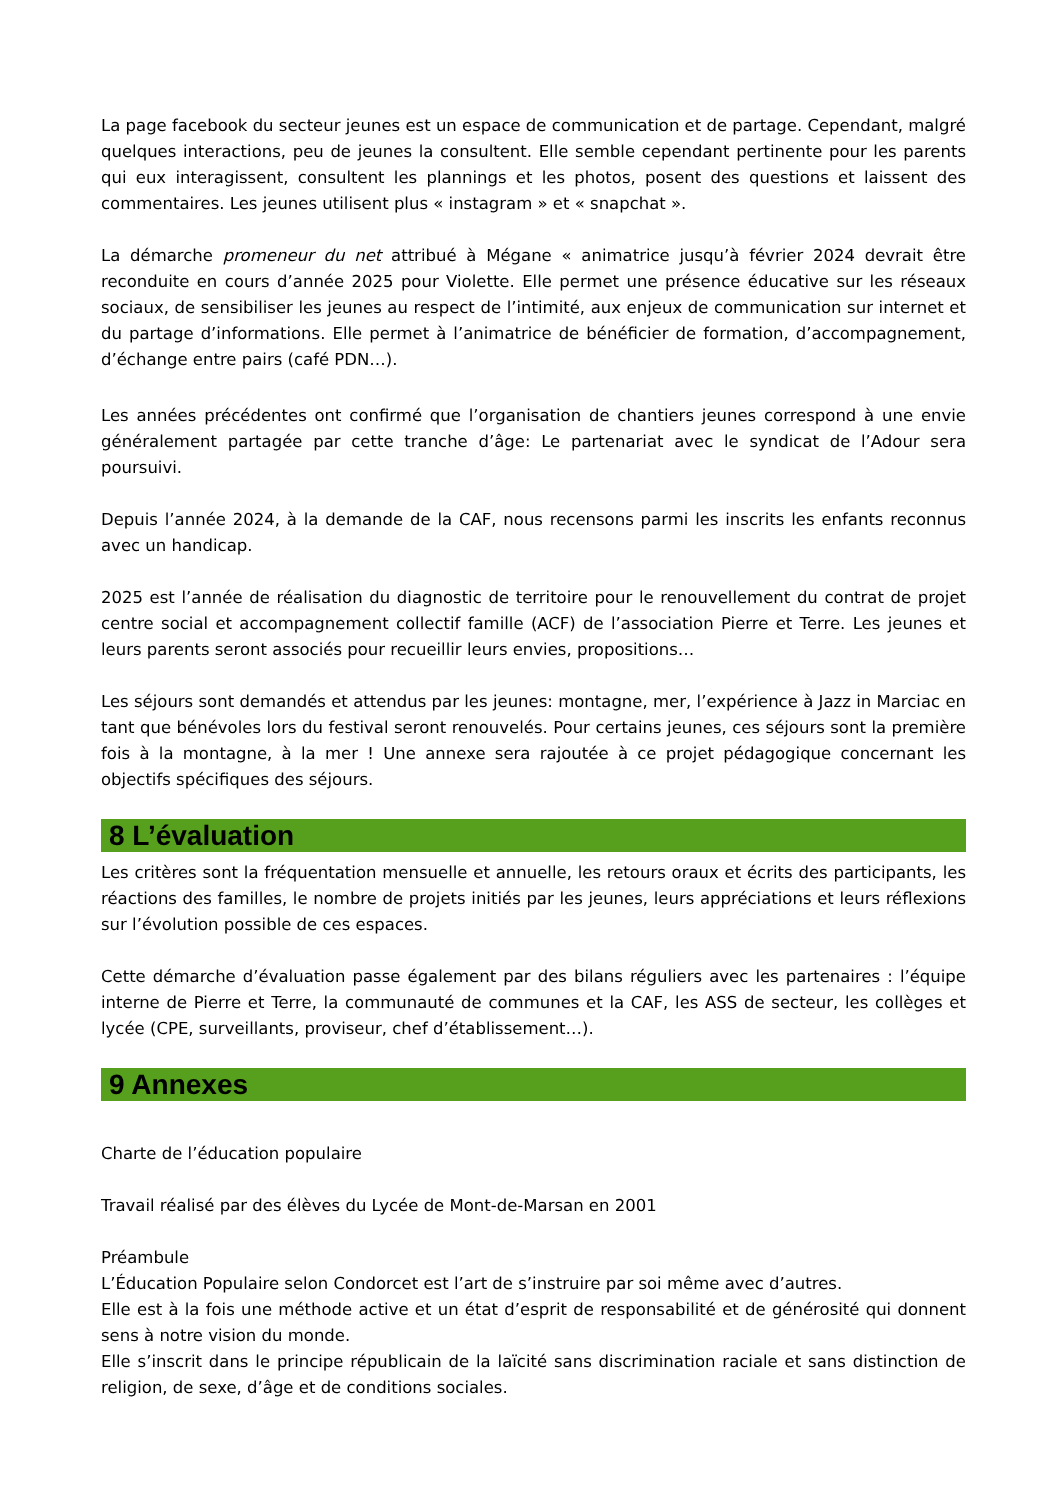La page facebook du secteur jeunes est un espace de communication et de partage. Cependant, malgré quelques interactions, peu de jeunes la consultent. Elle semble cependant pertinente pour les parents qui eux interagissent, consultent les plannings et les photos, posent des questions et laissent des commentaires. Les jeunes utilisent plus « instagram » et « snapchat ».
La démarche promeneur du net attribué à Mégane « animatrice jusqu’à février 2024 devrait être reconduite en cours d’année 2025 pour Violette. Elle permet une présence éducative sur les réseaux sociaux, de sensibiliser les jeunes au respect de l’intimité, aux enjeux de communication sur internet et du partage d’informations. Elle permet à l’animatrice de bénéficier de formation, d’accompagnement, d’échange entre pairs (café PDN…).
Les années précédentes ont confirmé que l’organisation de chantiers jeunes correspond à une envie généralement partagée par cette tranche d’âge: Le partenariat avec le syndicat de l’Adour sera poursuivi.
Depuis l’année 2024, à la demande de la CAF, nous recensons parmi les inscrits les enfants reconnus avec un handicap.
2025 est l’année de réalisation du diagnostic de territoire pour le renouvellement du contrat de projet centre social et accompagnement collectif famille (ACF) de l’association Pierre et Terre. Les jeunes et leurs parents seront associés pour recueillir leurs envies, propositions…
Les séjours sont demandés et attendus par les jeunes: montagne, mer, l’expérience à Jazz in Marciac en tant que bénévoles lors du festival seront renouvelés. Pour certains jeunes, ces séjours sont la première fois à la montagne, à la mer ! Une annexe sera rajoutée à ce projet pédagogique concernant les objectifs spécifiques des séjours.
8 L’évaluation
Les critères sont la fréquentation mensuelle et annuelle, les retours oraux et écrits des participants, les réactions des familles, le nombre de projets initiés par les jeunes, leurs appréciations et leurs réflexions sur l’évolution possible de ces espaces.
Cette démarche d’évaluation passe également par des bilans réguliers avec les partenaires : l’équipe interne de Pierre et Terre, la communauté de communes et la CAF, les ASS de secteur, les collèges et lycée (CPE, surveillants, proviseur, chef d’établissement…).
9 Annexes
Charte de l’éducation populaire
Travail réalisé par des élèves du Lycée de Mont-de-Marsan en 2001
Préambule
L’Éducation Populaire selon Condorcet est l’art de s’instruire par soi même avec d’autres.
Elle est à la fois une méthode active et un état d’esprit de responsabilité et de générosité qui donnent sens à notre vision du monde.
Elle s’inscrit dans le principe républicain de la laïcité sans discrimination raciale et sans distinction de religion, de sexe, d’âge et de conditions sociales.